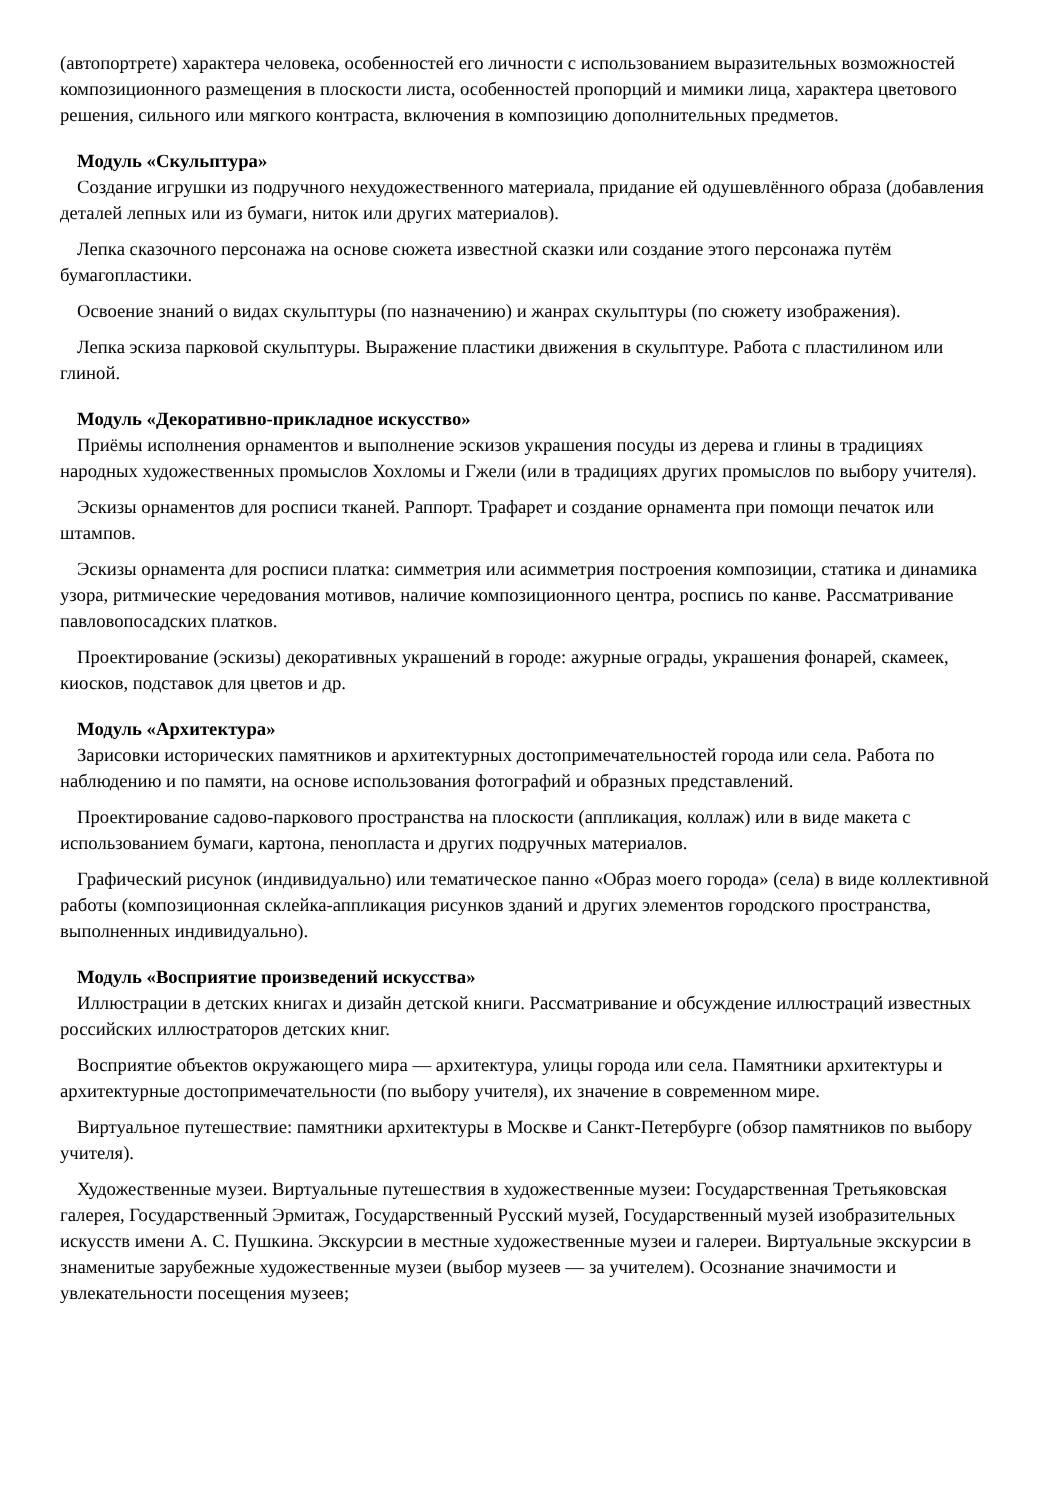(автопортрете) характера человека, особенностей его личности с использованием выразительных возможностей композиционного размещения в плоскости листа, особенностей пропорций и мимики лица, характера цветового решения, сильного или мягкого контраста, включения в композицию дополнительных предметов.
Модуль «Скульптура»
Создание игрушки из подручного нехудожественного материала, придание ей одушевлённого образа (добавления деталей лепных или из бумаги, ниток или других материалов).
Лепка сказочного персонажа на основе сюжета известной сказки или создание этого персонажа путём бумагопластики.
Освоение знаний о видах скульптуры (по назначению) и жанрах скульптуры (по сюжету изображения).
Лепка эскиза парковой скульптуры. Выражение пластики движения в скульптуре. Работа с пластилином или глиной.
Модуль «Декоративно-прикладное искусство»
Приёмы исполнения орнаментов и выполнение эскизов украшения посуды из дерева и глины в традициях народных художественных промыслов Хохломы и Гжели (или в традициях других промыслов по выбору учителя).
Эскизы орнаментов для росписи тканей. Раппорт. Трафарет и создание орнамента при помощи печаток или штампов.
Эскизы орнамента для росписи платка: симметрия или асимметрия построения композиции, статика и динамика узора, ритмические чередования мотивов, наличие композиционного центра, роспись по канве. Рассматривание павловопосадских платков.
Проектирование (эскизы) декоративных украшений в городе: ажурные ограды, украшения фонарей, скамеек, киосков, подставок для цветов и др.
Модуль «Архитектура»
Зарисовки исторических памятников и архитектурных достопримечательностей города или села. Работа по наблюдению и по памяти, на основе использования фотографий и образных представлений.
Проектирование садово-паркового пространства на плоскости (аппликация, коллаж) или в виде макета с использованием бумаги, картона, пенопласта и других подручных материалов.
Графический рисунок (индивидуально) или тематическое панно «Образ моего города» (села) в виде коллективной работы (композиционная склейка-аппликация рисунков зданий и других элементов городского пространства, выполненных индивидуально).
Модуль «Восприятие произведений искусства»
Иллюстрации в детских книгах и дизайн детской книги. Рассматривание и обсуждение иллюстраций известных российских иллюстраторов детских книг.
Восприятие объектов окружающего мира — архитектура, улицы города или села. Памятники архитектуры и архитектурные достопримечательности (по выбору учителя), их значение в современном мире.
Виртуальное путешествие: памятники архитектуры в Москве и Санкт-Петербурге (обзор памятников по выбору учителя).
Художественные музеи. Виртуальные путешествия в художественные музеи: Государственная Третьяковская галерея, Государственный Эрмитаж, Государственный Русский музей, Государственный музей изобразительных искусств имени А. С. Пушкина. Экскурсии в местные художественные музеи и галереи. Виртуальные экскурсии в знаменитые зарубежные художественные музеи (выбор музеев — за учителем). Осознание значимости и увлекательности посещения музеев;